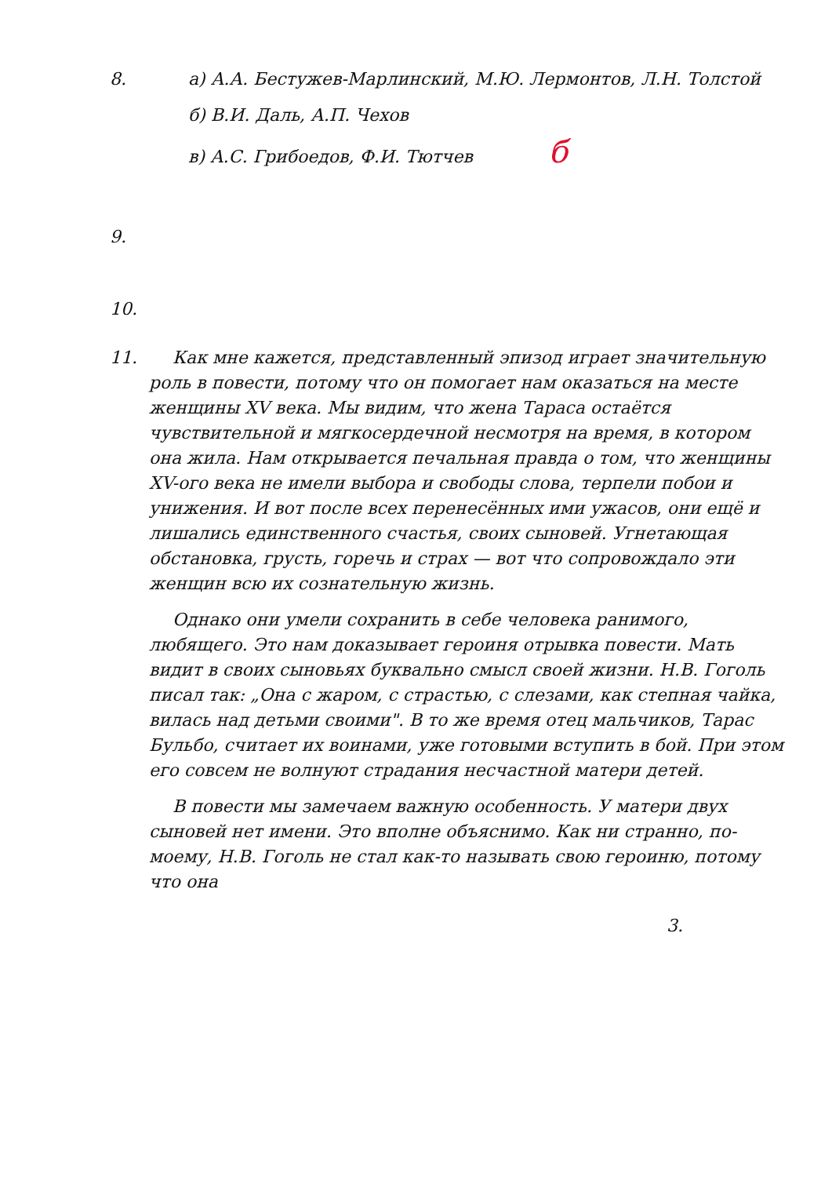8. а) А.А. Бестужев-Марлинский, М.Ю. Лермонтов, Л.Н. Толстой
б) В.И. Даль, А.П. Чехов
в) А.С. Грибоедов, Ф.И. Тютчев б
9.
10.
11. Как мне кажется, представленный эпизод играет значительную роль в повести, потому что он помогает нам оказаться на месте женщины XV века. Мы видим, что жена Тараса остаётся чувствительной и мягкосердечной несмотря на время, в котором она жила. Нам открывается печальная правда о том, что женщины XV-ого века не имели выбора и свободы слова, терпели побои и унижения. И вот после всех перенесённых ими ужасов, они ещё и лишались единственного счастья, своих сыновей. Угнетающая обстановка, грусть, горечь и страх — вот что сопровождало эти женщин всю их сознательную жизнь.
Однако они умели сохранить в себе человека ранимого, любящего. Это нам доказывает героиня отрывка повести. Мать видит в своих сыновьях буквально смысл своей жизни. Н.В. Гоголь писал так: „Она с жаром, с страстью, с слезами, как степная чайка, вилась над детьми своими". В то же время отец мальчиков, Тарас Бульбо, считает их воинами, уже готовыми вступить в бой. При этом его совсем не волнуют страдания несчастной матери детей.
В повести мы замечаем важную особенность. У матери двух сыновей нет имени. Это вполне объяснимо. Как ни странно, по-моему, Н.В. Гоголь не стал как-то называть свою героиню, потому что она
3.